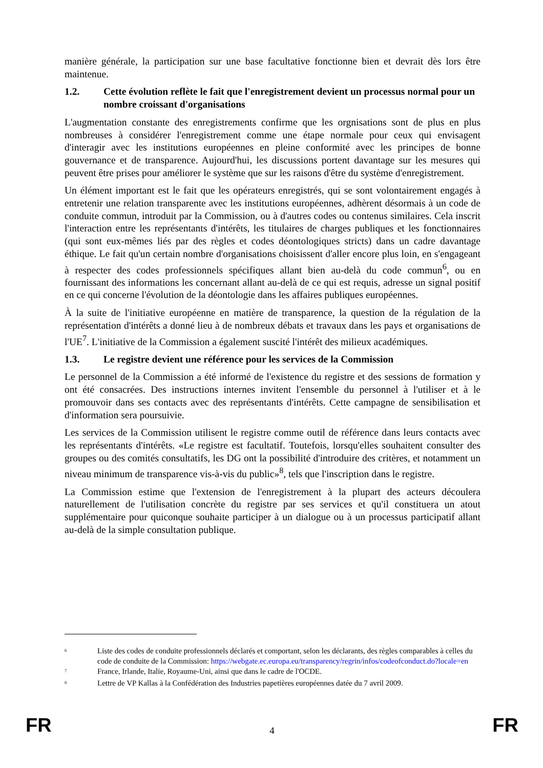manière générale, la participation sur une base facultative fonctionne bien et devrait dès lors être maintenue.
1.2. Cette évolution reflète le fait que l'enregistrement devient un processus normal pour un nombre croissant d'organisations
L'augmentation constante des enregistrements confirme que les orgnisations sont de plus en plus nombreuses à considérer l'enregistrement comme une étape normale pour ceux qui envisagent d'interagir avec les institutions européennes en pleine conformité avec les principes de bonne gouvernance et de transparence. Aujourd'hui, les discussions portent davantage sur les mesures qui peuvent être prises pour améliorer le système que sur les raisons d'être du système d'enregistrement.
Un élément important est le fait que les opérateurs enregistrés, qui se sont volontairement engagés à entretenir une relation transparente avec les institutions européennes, adhèrent désormais à un code de conduite commun, introduit par la Commission, ou à d'autres codes ou contenus similaires. Cela inscrit l'interaction entre les représentants d'intérêts, les titulaires de charges publiques et les fonctionnaires (qui sont eux-mêmes liés par des règles et codes déontologiques stricts) dans un cadre davantage éthique. Le fait qu'un certain nombre d'organisations choisissent d'aller encore plus loin, en s'engageant à respecter des codes professionnels spécifiques allant bien au-delà du code commun<sup>6</sup>, ou en fournissant des informations les concernant allant au-delà de ce qui est requis, adresse un signal positif en ce qui concerne l'évolution de la déontologie dans les affaires publiques européennes.
À la suite de l'initiative européenne en matière de transparence, la question de la régulation de la représentation d'intérêts a donné lieu à de nombreux débats et travaux dans les pays et organisations de l'UE<sup>7</sup>. L'initiative de la Commission a également suscité l'intérêt des milieux académiques.
1.3. Le registre devient une référence pour les services de la Commission
Le personnel de la Commission a été informé de l'existence du registre et des sessions de formation y ont été consacrées. Des instructions internes invitent l'ensemble du personnel à l'utiliser et à le promouvoir dans ses contacts avec des représentants d'intérêts. Cette campagne de sensibilisation et d'information sera poursuivie.
Les services de la Commission utilisent le registre comme outil de référence dans leurs contacts avec les représentants d'intérêts. «Le registre est facultatif. Toutefois, lorsqu'elles souhaitent consulter des groupes ou des comités consultatifs, les DG ont la possibilité d'introduire des critères, et notamment un niveau minimum de transparence vis-à-vis du public»<sup>8</sup>, tels que l'inscription dans le registre.
La Commission estime que l'extension de l'enregistrement à la plupart des acteurs découlera naturellement de l'utilisation concrète du registre par ses services et qu'il constituera un atout supplémentaire pour quiconque souhaite participer à un dialogue ou à un processus participatif allant au-delà de la simple consultation publique.
<sup>6</sup> Liste des codes de conduite professionnels déclarés et comportant, selon les déclarants, des règles comparables à celles du code de conduite de la Commission: https://webgate.ec.europa.eu/transparency/regrin/infos/codeofconduct.do?locale=en
<sup>7</sup> France, Irlande, Italie, Royaume-Uni, ainsi que dans le cadre de l'OCDE.
<sup>8</sup> Lettre de VP Kallas à la Confédération des Industries papetières européennes datée du 7 avril 2009.
FR 4 FR